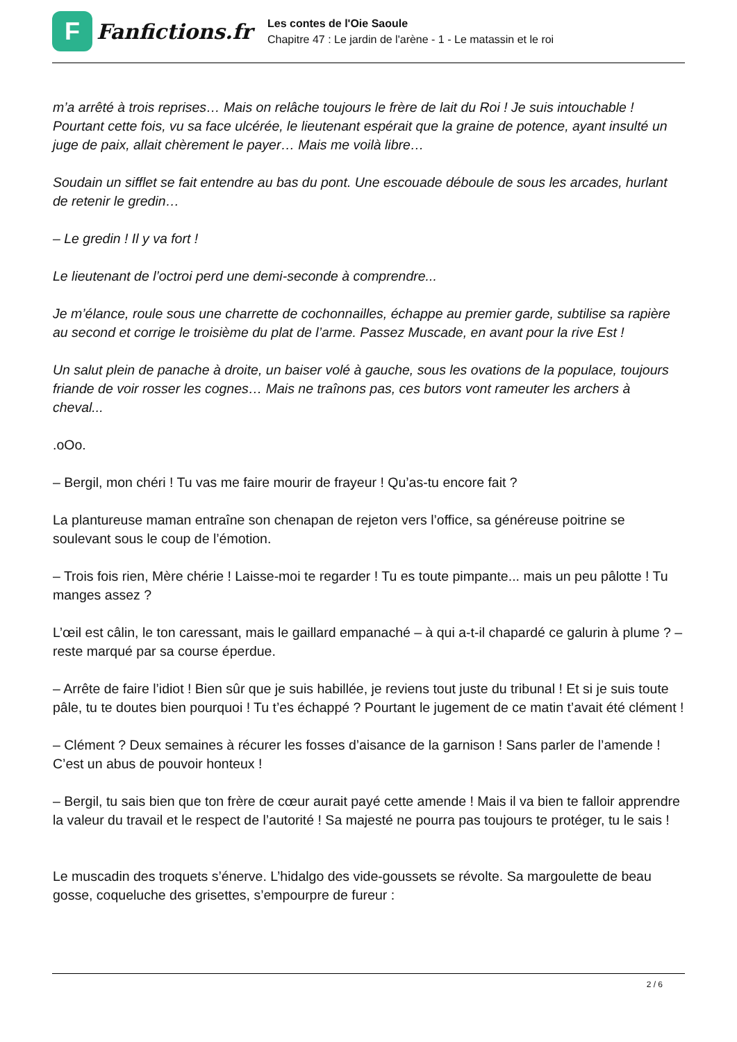F
Fanfictions.fr
Les contes de l'Oie Saoule
Chapitre 47 : Le jardin de l'arène - 1 - Le matassin et le roi
m’a arrêté à trois reprises… Mais on relâche toujours le frère de lait du Roi ! Je suis intouchable ! Pourtant cette fois, vu sa face ulcérée, le lieutenant espérait que la graine de potence, ayant insulté un juge de paix, allait chèrement le payer… Mais me voilà libre…
Soudain un sifflet se fait entendre au bas du pont. Une escouade déboule de sous les arcades, hurlant de retenir le gredin…
– Le gredin ! Il y va fort !
Le lieutenant de l’octroi perd une demi-seconde à comprendre...
Je m’élance, roule sous une charrette de cochonnailles, échappe au premier garde, subtilise sa rapière au second et corrige le troisième du plat de l’arme. Passez Muscade, en avant pour la rive Est !
Un salut plein de panache à droite, un baiser volé à gauche, sous les ovations de la populace, toujours friande de voir rosser les cognes… Mais ne traînons pas, ces butors vont rameuter les archers à cheval...
.oOo.
– Bergil, mon chéri ! Tu vas me faire mourir de frayeur ! Qu’as-tu encore fait ?
La plantureuse maman entraîne son chenapan de rejeton vers l’office, sa généreuse poitrine se soulevant sous le coup de l’émotion.
– Trois fois rien, Mère chérie ! Laisse-moi te regarder ! Tu es toute pimpante... mais un peu pâlotte ! Tu manges assez ?
L’œil est câlin, le ton caressant, mais le gaillard empanaché – à qui a-t-il chapardé ce galurin à plume ? – reste marqué par sa course éperdue.
– Arrête de faire l’idiot ! Bien sûr que je suis habillée, je reviens tout juste du tribunal ! Et si je suis toute pâle, tu te doutes bien pourquoi ! Tu t’es échappé ? Pourtant le jugement de ce matin t’avait été clément !
– Clément ? Deux semaines à récurer les fosses d’aisance de la garnison ! Sans parler de l’amende ! C’est un abus de pouvoir honteux !
– Bergil, tu sais bien que ton frère de cœur aurait payé cette amende ! Mais il va bien te falloir apprendre la valeur du travail et le respect de l’autorité ! Sa majesté ne pourra pas toujours te protéger, tu le sais !
Le muscadin des troquets s’énerve. L’hidalgo des vide-goussets se révolte. Sa margoulette de beau gosse, coqueluche des grisettes, s’empourpre de fureur :
2 / 6